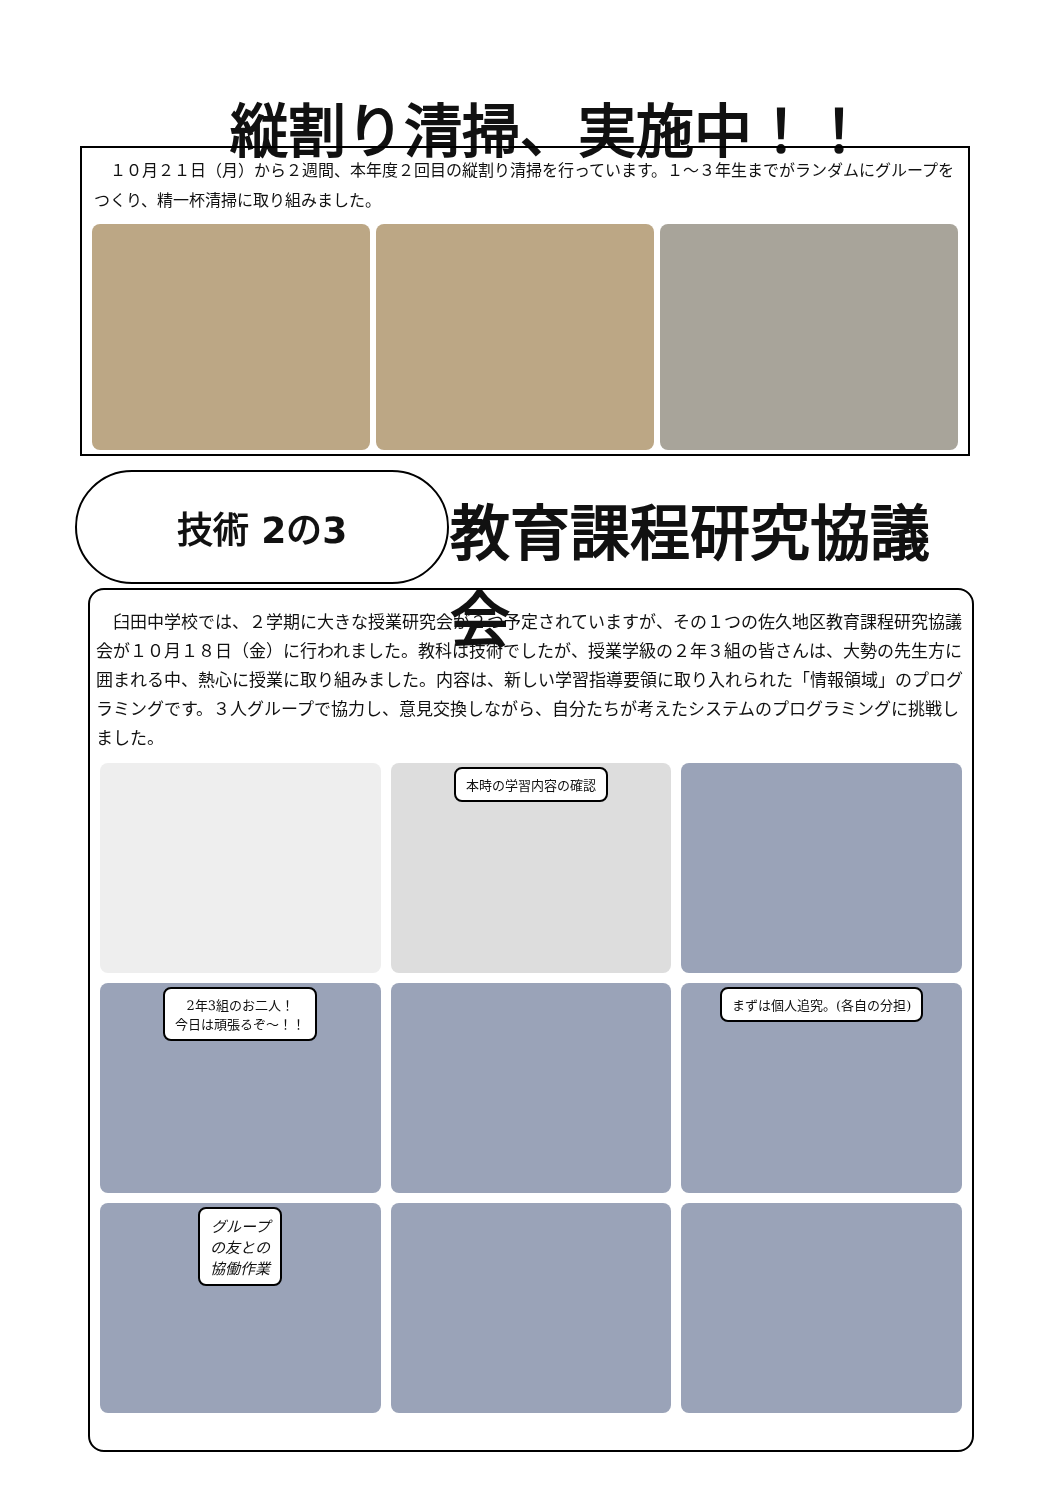縦割り清掃、実施中！！
　１０月２１日（月）から２週間、本年度２回目の縦割り清掃を行っています。１～３年生までがランダムにグループをつくり、精一杯清掃に取り組みました。
技術 2の3 教育課程研究協議会
　臼田中学校では、２学期に大きな授業研究会が２つ予定されていますが、その１つの佐久地区教育課程研究協議会が１０月１８日（金）に行われました。教科は技術でしたが、授業学級の２年３組の皆さんは、大勢の先生方に囲まれる中、熱心に授業に取り組みました。内容は、新しい学習指導要領に取り入れられた「情報領域」のプログラミングです。３人グループで協力し、意見交換しながら、自分たちが考えたシステムのプログラミングに挑戦しました。
本時の学習内容の確認
2年3組のお二人！
今日は頑張るぞ～！！
まずは個人追究。(各自の分担)
グループ
の友との
協働作業